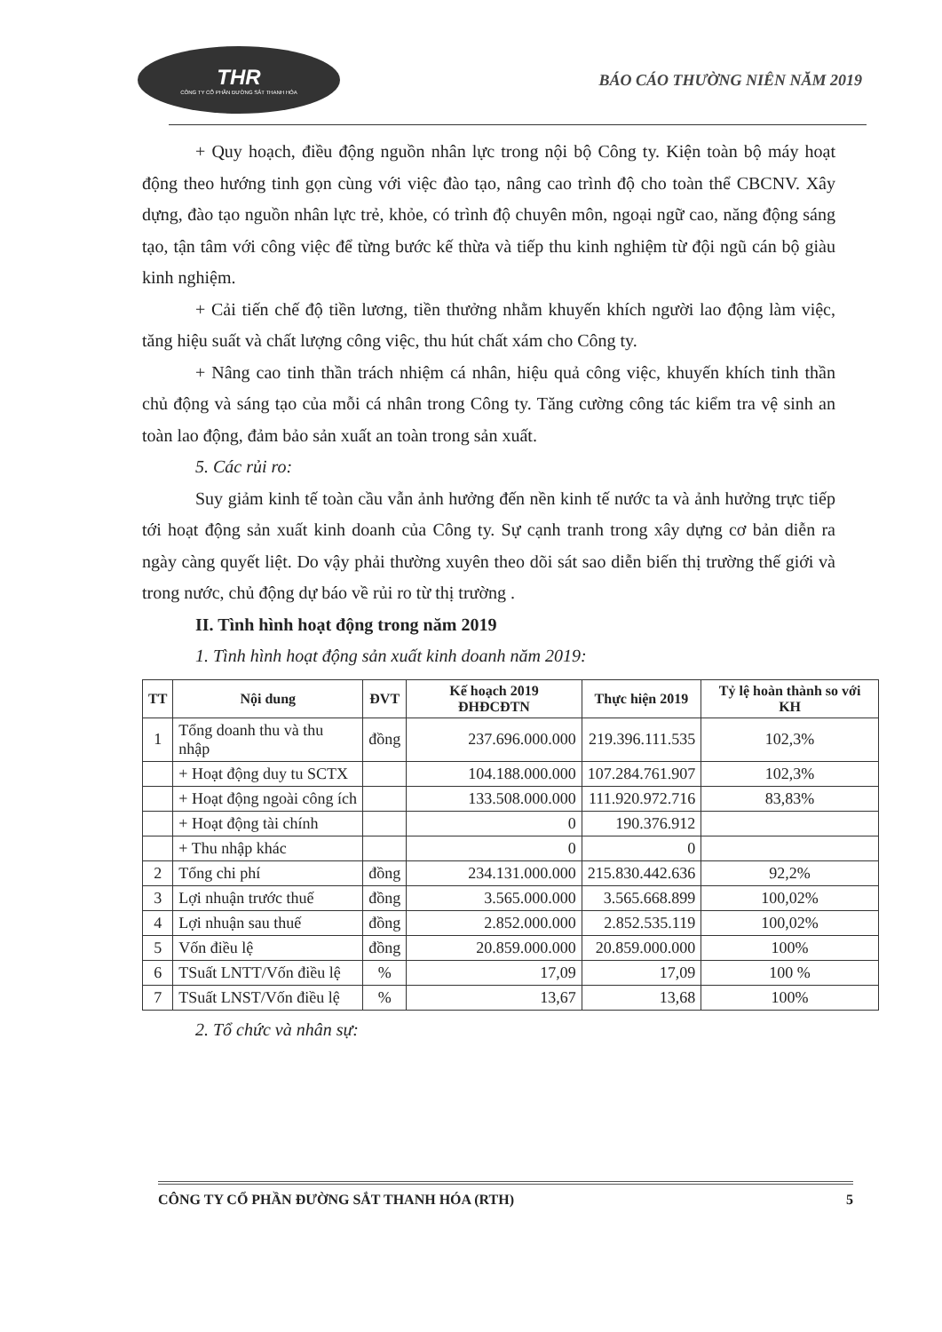THR
CÔNG TY CỔ PHẦN ĐƯỜNG SẮT THANH HÓA
BÁO CÁO THƯỜNG NIÊN NĂM 2019
+ Quy hoạch, điều động nguồn nhân lực trong nội bộ Công ty. Kiện toàn bộ máy hoạt động theo hướng tinh gọn cùng với việc đào tạo, nâng cao trình độ cho toàn thể CBCNV. Xây dựng, đào tạo nguồn nhân lực trẻ, khỏe, có trình độ chuyên môn, ngoại ngữ cao, năng động sáng tạo, tận tâm với công việc để từng bước kế thừa và tiếp thu kinh nghiệm từ đội ngũ cán bộ giàu kinh nghiệm.
+ Cải tiến chế độ tiền lương, tiền thưởng nhằm khuyến khích người lao động làm việc, tăng hiệu suất và chất lượng công việc, thu hút chất xám cho Công ty.
+ Nâng cao tinh thần trách nhiệm cá nhân, hiệu quả công việc, khuyến khích tinh thần chủ động và sáng tạo của mỗi cá nhân trong Công ty. Tăng cường công tác kiểm tra vệ sinh an toàn lao động, đảm bảo sản xuất an toàn trong sản xuất.
5. Các rủi ro:
Suy giảm kinh tế toàn cầu vẫn ảnh hưởng đến nền kinh tế nước ta và ảnh hưởng trực tiếp tới hoạt động sản xuất kinh doanh của Công ty. Sự cạnh tranh trong xây dựng cơ bản diễn ra ngày càng quyết liệt. Do vậy phải thường xuyên theo dõi sát sao diễn biến thị trường thế giới và trong nước, chủ động dự báo về rủi ro từ thị trường .
II. Tình hình hoạt động trong năm 2019
1. Tình hình hoạt động sản xuất kinh doanh năm 2019:
| TT | Nội dung | ĐVT | Kế hoạch 2019 ĐHĐCĐTN | Thực hiện 2019 | Tỷ lệ hoàn thành so với KH |
| --- | --- | --- | --- | --- | --- |
| 1 | Tổng doanh thu và thu nhập | đồng | 237.696.000.000 | 219.396.111.535 | 102,3% |
| | + Hoạt động duy tu SCTX | | 104.188.000.000 | 107.284.761.907 | 102,3% |
| | + Hoạt động ngoài công ích | | 133.508.000.000 | 111.920.972.716 | 83,83% |
| | + Hoạt động tài chính | | 0 | 190.376.912 | |
| | + Thu nhập khác | | 0 | 0 | |
| 2 | Tổng chi phí | đồng | 234.131.000.000 | 215.830.442.636 | 92,2% |
| 3 | Lợi nhuận trước thuế | đồng | 3.565.000.000 | 3.565.668.899 | 100,02% |
| 4 | Lợi nhuận sau thuế | đồng | 2.852.000.000 | 2.852.535.119 | 100,02% |
| 5 | Vốn điều lệ | đồng | 20.859.000.000 | 20.859.000.000 | 100% |
| 6 | TSuất LNTT/Vốn điều lệ | % | 17,09 | 17,09 | 100 % |
| 7 | TSuất LNST/Vốn điều lệ | % | 13,67 | 13,68 | 100% |
2. Tổ chức và nhân sự:
CÔNG TY CỔ PHẦN ĐƯỜNG SẮT THANH HÓA (RTH) 5